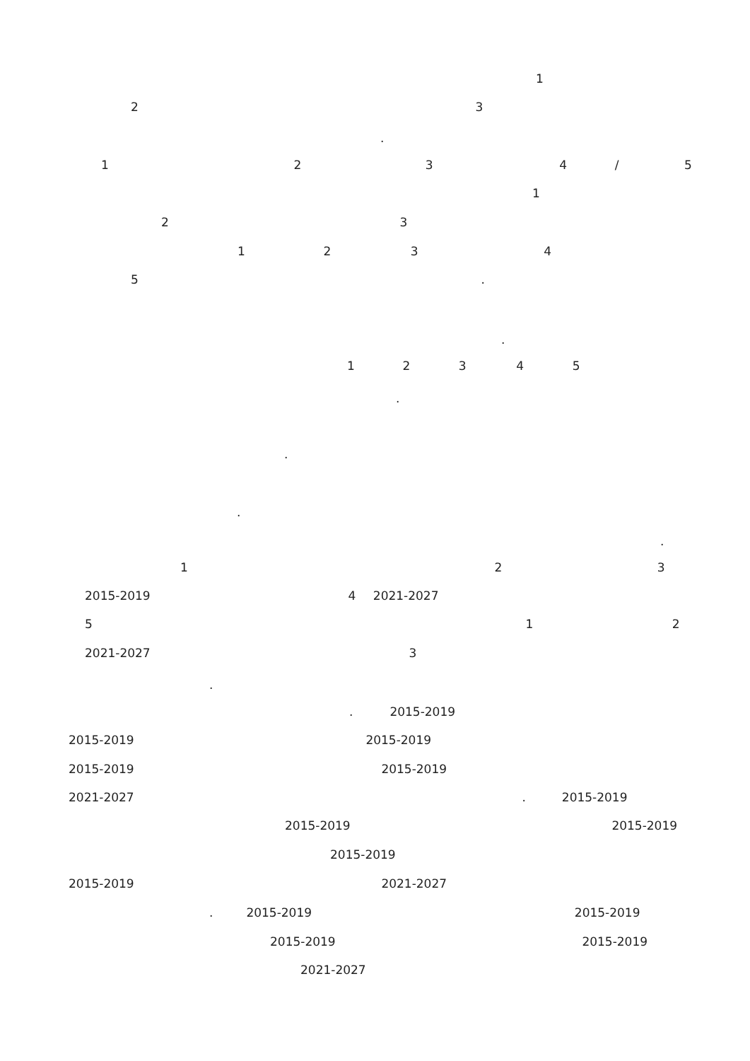1
2 3
.
1 2 3 4 / 5
1
2 3
1 2 3 4
5 .
.
1 2 3 4 5
.
.
.
.
1 2 3
2015-2019 4 2021-2027
5 1 2
2021-2027 3
.
. 2015-2019
2015-2019 2015-2019
2015-2019 2015-2019
2021-2027 . 2015-2019
2015-2019 2015-2019
2015-2019
2015-2019 2021-2027
. 2015-2019 2015-2019
2015-2019 2015-2019
2021-2027